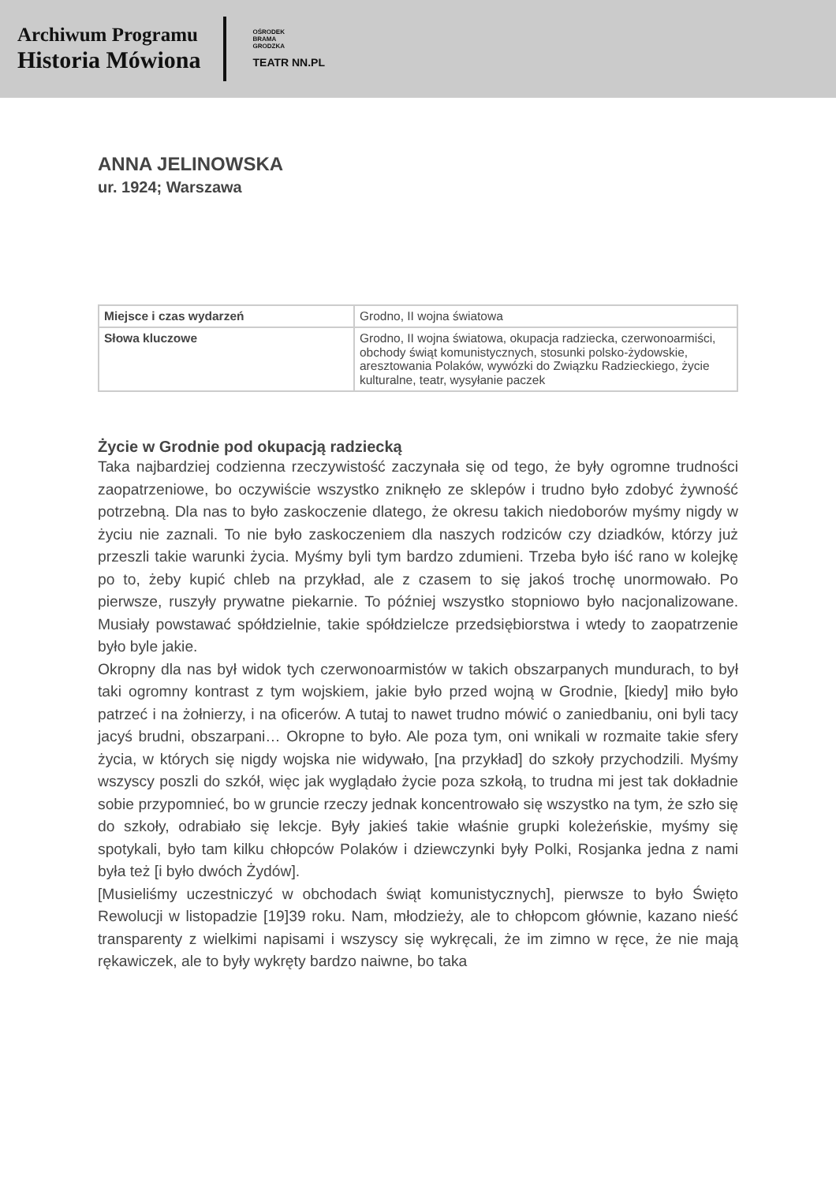Archiwum Programu
Historia Mówiona
OŚRODEK
BRAMA
GRODZKA
TEATR NN.PL
ANNA JELINOWSKA
ur. 1924; Warszawa
| Miejsce i czas wydarzeń | Grodno, II wojna światowa |
| Słowa kluczowe | Grodno, II wojna światowa, okupacja radziecka, czerwonoarmiści, obchody świąt komunistycznych, stosunki polsko-żydowskie, aresztowania Polaków, wywózki do Związku Radzieckiego, życie kulturalne, teatr, wysyłanie paczek |
Życie w Grodnie pod okupacją radziecką
Taka najbardziej codzienna rzeczywistość zaczynała się od tego, że były ogromne trudności zaopatrzeniowe, bo oczywiście wszystko zniknęło ze sklepów i trudno było zdobyć żywność potrzebną. Dla nas to było zaskoczenie dlatego, że okresu takich niedoborów myśmy nigdy w życiu nie zaznali. To nie było zaskoczeniem dla naszych rodziców czy dziadków, którzy już przeszli takie warunki życia. Myśmy byli tym bardzo zdumieni. Trzeba było iść rano w kolejkę po to, żeby kupić chleb na przykład, ale z czasem to się jakoś trochę unormowało. Po pierwsze, ruszyły prywatne piekarnie. To później wszystko stopniowo było nacjonalizowane. Musiały powstawać spółdzielnie, takie spółdzielcze przedsiębiorstwa i wtedy to zaopatrzenie było byle jakie.
Okropny dla nas był widok tych czerwonoarmistów w takich obszarpanych mundurach, to był taki ogromny kontrast z tym wojskiem, jakie było przed wojną w Grodnie, [kiedy] miło było patrzeć i na żołnierzy, i na oficerów. A tutaj to nawet trudno mówić o zaniedbaniu, oni byli tacy jacyś brudni, obszarpani… Okropne to było. Ale poza tym, oni wnikali w rozmaite takie sfery życia, w których się nigdy wojska nie widywało, [na przykład] do szkoły przychodzili. Myśmy wszyscy poszli do szkół, więc jak wyglądało życie poza szkołą, to trudna mi jest tak dokładnie sobie przypomnieć, bo w gruncie rzeczy jednak koncentrowało się wszystko na tym, że szło się do szkoły, odrabiało się lekcje. Były jakieś takie właśnie grupki koleżeńskie, myśmy się spotykali, było tam kilku chłopców Polaków i dziewczynki były Polki, Rosjanka jedna z nami była też [i było dwóch Żydów].
[Musieliśmy uczestniczyć w obchodach świąt komunistycznych], pierwsze to było Święto Rewolucji w listopadzie [19]39 roku. Nam, młodzieży, ale to chłopcom głównie, kazano nieść transparenty z wielkimi napisami i wszyscy się wykręcali, że im zimno w ręce, że nie mają rękawiczek, ale to były wykręty bardzo naiwne, bo taka